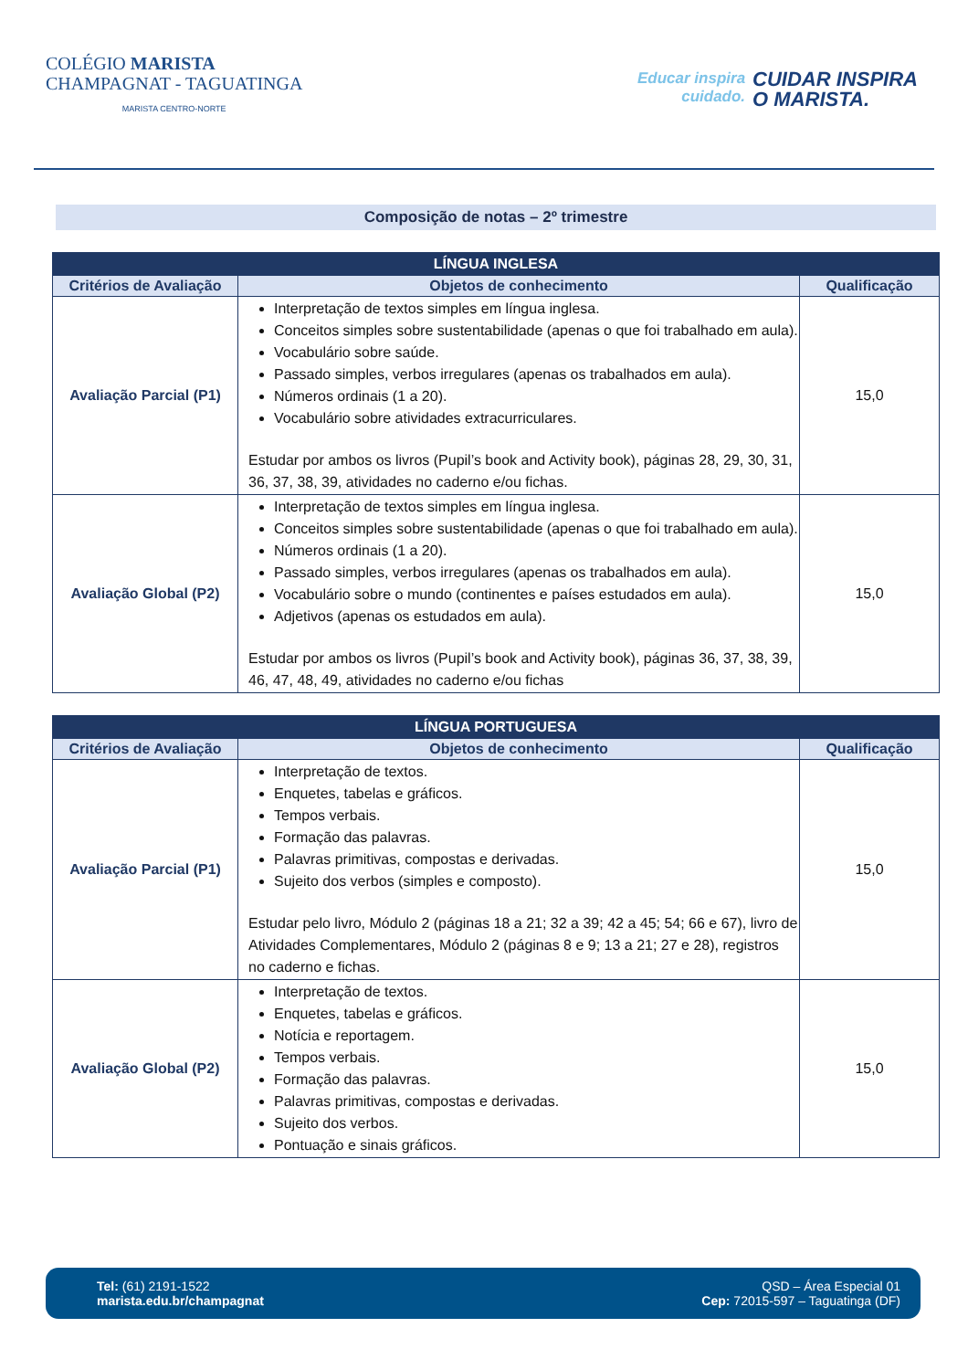COLÉGIO MARISTA
CHAMPAGNAT - TAGUATINGA
MARISTA CENTRO-NORTE
Educar inspira
cuidado.
CUIDAR INSPIRA
O MARISTA.
Composição de notas – 2º trimestre
| LÍNGUA INGLESA | | |
| --- | --- | --- |
| Critérios de Avaliação | Objetos de conhecimento | Qualificação |
| Avaliação Parcial (P1) | Interpretação de textos simples em língua inglesa. Conceitos simples sobre sustentabilidade (apenas o que foi trabalhado em aula). Vocabulário sobre saúde. Passado simples, verbos irregulares (apenas os trabalhados em aula). Números ordinais (1 a 20). Vocabulário sobre atividades extracurriculares. Estudar por ambos os livros (Pupil’s book and Activity book), páginas 28, 29, 30, 31, 36, 37, 38, 39, atividades no caderno e/ou fichas. | 15,0 |
| Avaliação Global (P2) | Interpretação de textos simples em língua inglesa. Conceitos simples sobre sustentabilidade (apenas o que foi trabalhado em aula). Números ordinais (1 a 20). Passado simples, verbos irregulares (apenas os trabalhados em aula). Vocabulário sobre o mundo (continentes e países estudados em aula). Adjetivos (apenas os estudados em aula). Estudar por ambos os livros (Pupil’s book and Activity book), páginas 36, 37, 38, 39, 46, 47, 48, 49, atividades no caderno e/ou fichas | 15,0 |
| LÍNGUA PORTUGUESA | | |
| --- | --- | --- |
| Critérios de Avaliação | Objetos de conhecimento | Qualificação |
| Avaliação Parcial (P1) | Interpretação de textos. Enquetes, tabelas e gráficos. Tempos verbais. Formação das palavras. Palavras primitivas, compostas e derivadas. Sujeito dos verbos (simples e composto). Estudar pelo livro, Módulo 2 (páginas 18 a 21; 32 a 39; 42 a 45; 54; 66 e 67), livro de Atividades Complementares, Módulo 2 (páginas 8 e 9; 13 a 21; 27 e 28), registros no caderno e fichas. | 15,0 |
| Avaliação Global (P2) | Interpretação de textos. Enquetes, tabelas e gráficos. Notícia e reportagem. Tempos verbais. Formação das palavras. Palavras primitivas, compostas e derivadas. Sujeito dos verbos. Pontuação e sinais gráficos. | 15,0 |
Tel: (61) 2191-1522
marista.edu.br/champagnat
QSD – Área Especial 01
Cep: 72015-597 – Taguatinga (DF)